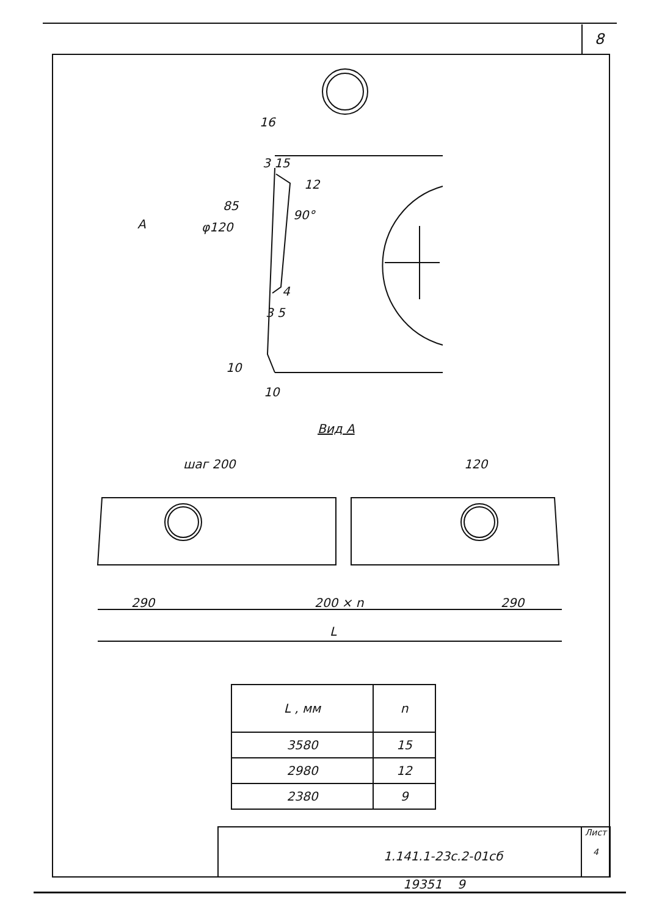8
16
3 15
12
85
90°
A φ120
4
3 5
10
10
Вид А
шаг 200 120
290 200 × n 290
L
| L , мм | n |
| --- | --- |
| 3580 | 15 |
| 2980 | 12 |
| 2380 | 9 |
1.141.1-23с.2-01сб
Лист
4
19351 9